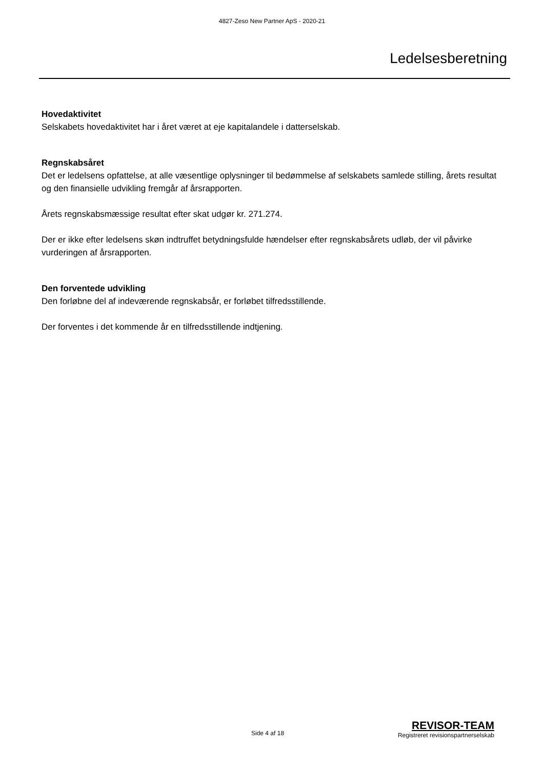4827-Zeso New Partner ApS - 2020-21
Ledelsesberetning
Hovedaktivitet
Selskabets hovedaktivitet har i året været at eje kapitalandele i datterselskab.
Regnskabsåret
Det er ledelsens opfattelse, at alle væsentlige oplysninger til bedømmelse af selskabets samlede stilling, årets resultat og den finansielle udvikling fremgår af årsrapporten.
Årets regnskabsmæssige resultat efter skat udgør kr. 271.274.
Der er ikke efter ledelsens skøn indtruffet betydningsfulde hændelser efter regnskabsårets udløb, der vil påvirke vurderingen af årsrapporten.
Den forventede udvikling
Den forløbne del af indeværende regnskabsår, er forløbet tilfredsstillende.
Der forventes i det kommende år en tilfredsstillende indtjening.
Side 4 af 18
REVISOR-TEAM
Registreret revisionspartnerselskab